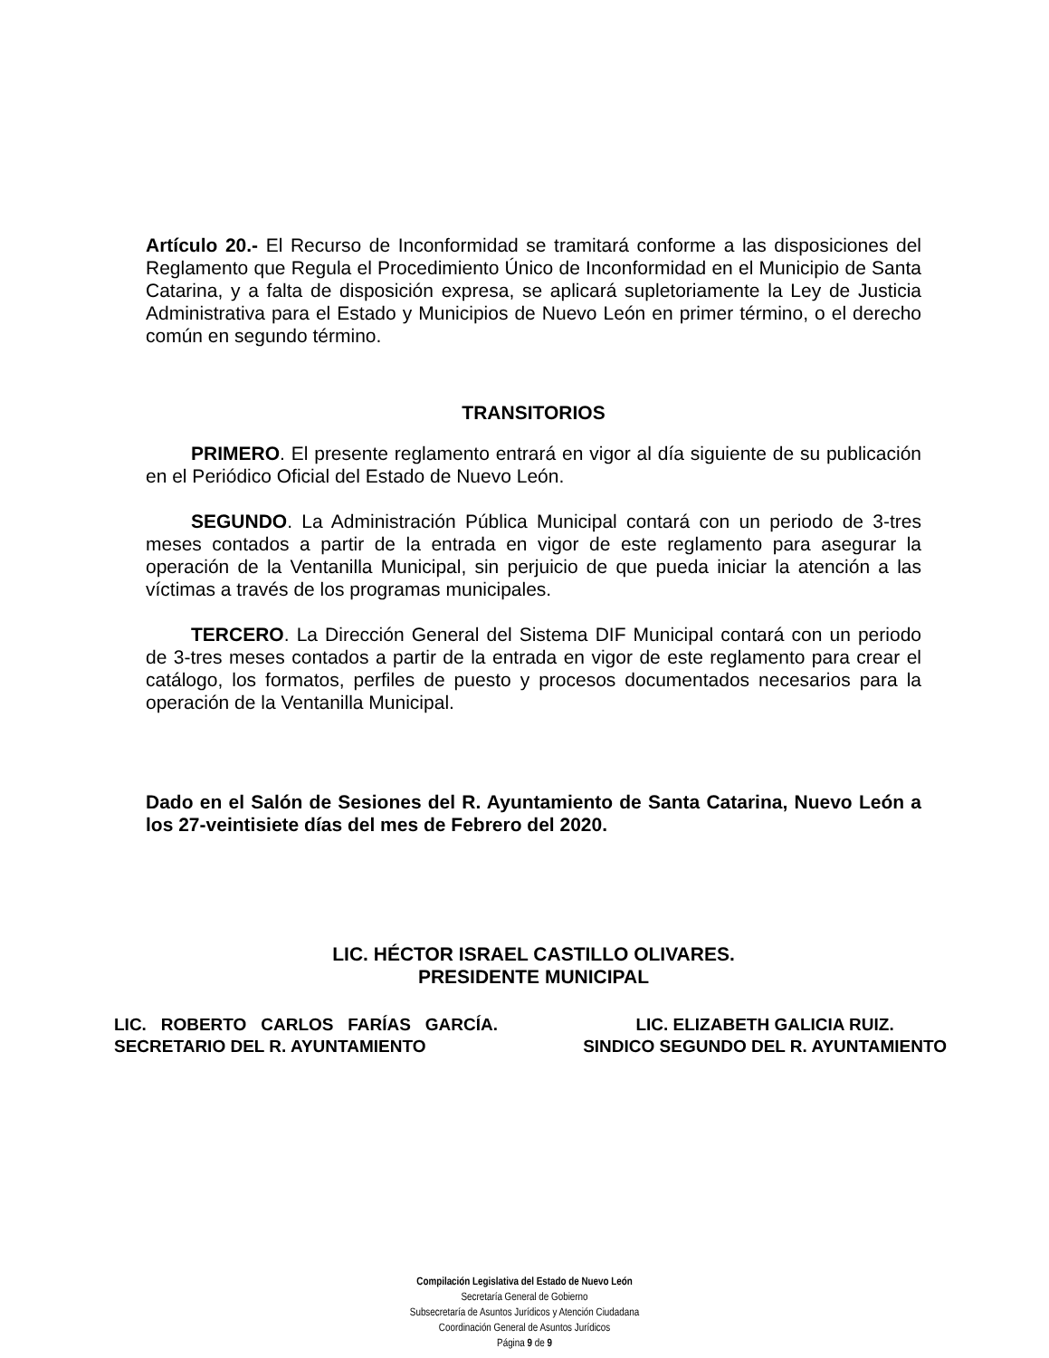Artículo 20.- El Recurso de Inconformidad se tramitará conforme a las disposiciones del Reglamento que Regula el Procedimiento Único de Inconformidad en el Municipio de Santa Catarina, y a falta de disposición expresa, se aplicará supletoriamente la Ley de Justicia Administrativa para el Estado y Municipios de Nuevo León en primer término, o el derecho común en segundo término.
TRANSITORIOS
PRIMERO. El presente reglamento entrará en vigor al día siguiente de su publicación en el Periódico Oficial del Estado de Nuevo León.
SEGUNDO. La Administración Pública Municipal contará con un periodo de 3-tres meses contados a partir de la entrada en vigor de este reglamento para asegurar la operación de la Ventanilla Municipal, sin perjuicio de que pueda iniciar la atención a las víctimas a través de los programas municipales.
TERCERO. La Dirección General del Sistema DIF Municipal contará con un periodo de 3-tres meses contados a partir de la entrada en vigor de este reglamento para crear el catálogo, los formatos, perfiles de puesto y procesos documentados necesarios para la operación de la Ventanilla Municipal.
Dado en el Salón de Sesiones del R. Ayuntamiento de Santa Catarina, Nuevo León a los 27-veintisiete días del mes de Febrero del 2020.
LIC. HÉCTOR ISRAEL CASTILLO OLIVARES.
PRESIDENTE MUNICIPAL
LIC. ROBERTO CARLOS FARÍAS GARCÍA.
SECRETARIO DEL R. AYUNTAMIENTO
LIC. ELIZABETH GALICIA RUIZ.
SINDICO SEGUNDO DEL R. AYUNTAMIENTO
Compilación Legislativa del Estado de Nuevo León
Secretaría General de Gobierno
Subsecretaría de Asuntos Jurídicos y Atención Ciudadana
Coordinación General de Asuntos Jurídicos
Página 9 de 9